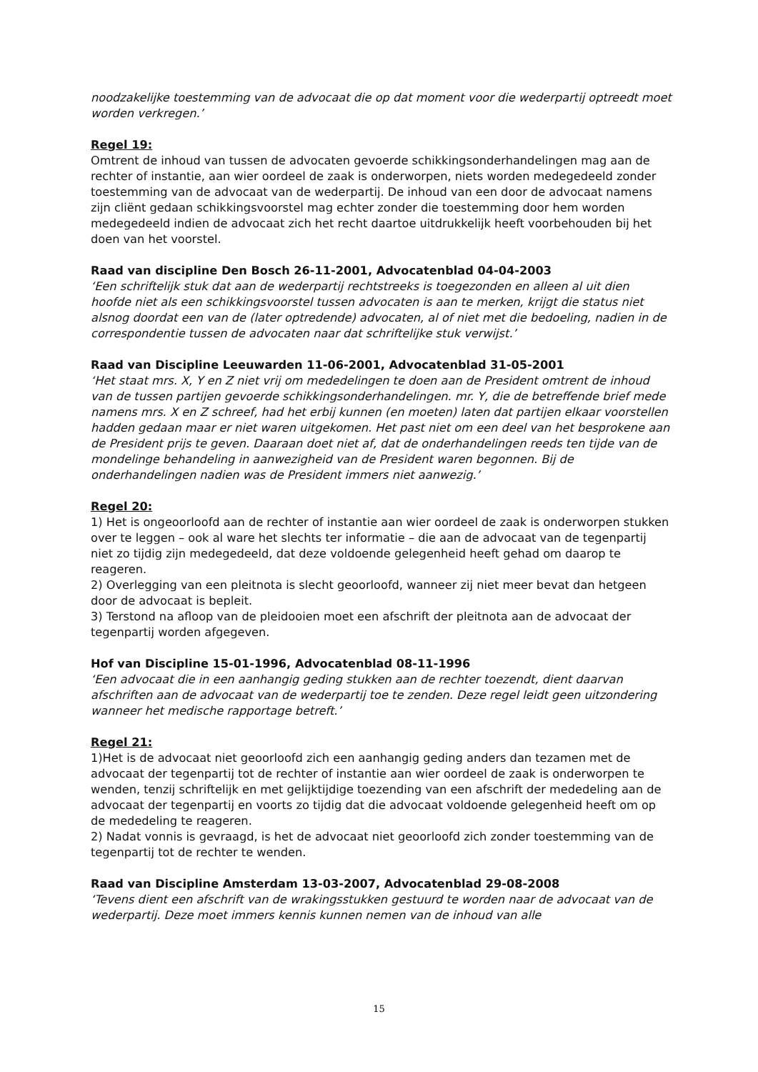noodzakelijke toestemming van de advocaat die op dat moment voor die wederpartij optreedt moet worden verkregen.’
Regel 19:
Omtrent de inhoud van tussen de advocaten gevoerde schikkingsonderhandelingen mag aan de rechter of instantie, aan wier oordeel de zaak is onderworpen, niets worden medegedeeld zonder toestemming van de advocaat van de wederpartij. De inhoud van een door de advocaat namens zijn cliënt gedaan schikkingsvoorstel mag echter zonder die toestemming door hem worden medegedeeld indien de advocaat zich het recht daartoe uitdrukkelijk heeft voorbehouden bij het doen van het voorstel.
Raad van discipline Den Bosch 26-11-2001, Advocatenblad 04-04-2003
‘Een schriftelijk stuk dat aan de wederpartij rechtstreeks is toegezonden en alleen al uit dien hoofde niet als een schikkingsvoorstel tussen advocaten is aan te merken, krijgt die status niet alsnog doordat een van de (later optredende) advocaten, al of niet met die bedoeling, nadien in de correspondentie tussen de advocaten naar dat schriftelijke stuk verwijst.’
Raad van Discipline Leeuwarden 11-06-2001, Advocatenblad 31-05-2001
‘Het staat mrs. X, Y en Z niet vrij om mededelingen te doen aan de President omtrent de inhoud van de tussen partijen gevoerde schikkingsonderhandelingen. mr. Y, die de betreffende brief mede namens mrs. X en Z schreef, had het erbij kunnen (en moeten) laten dat partijen elkaar voorstellen hadden gedaan maar er niet waren uitgekomen. Het past niet om een deel van het besprokene aan de President prijs te geven. Daaraan doet niet af, dat de onderhandelingen reeds ten tijde van de mondelinge behandeling in aanwezigheid van de President waren begonnen. Bij de onderhandelingen nadien was de President immers niet aanwezig.’
Regel 20:
1) Het is ongeoorloofd aan de rechter of instantie aan wier oordeel de zaak is onderworpen stukken over te leggen – ook al ware het slechts ter informatie – die aan de advocaat van de tegenpartij niet zo tijdig zijn medegedeeld, dat deze voldoende gelegenheid heeft gehad om daarop te reageren.
2) Overlegging van een pleitnota is slecht geoorloofd, wanneer zij niet meer bevat dan hetgeen door de advocaat is bepleit.
3) Terstond na afloop van de pleidooien moet een afschrift der pleitnota aan de advocaat der tegenpartij worden afgegeven.
Hof van Discipline 15-01-1996, Advocatenblad 08-11-1996
‘Een advocaat die in een aanhangig geding stukken aan de rechter toezendt, dient daarvan afschriften aan de advocaat van de wederpartij toe te zenden. Deze regel leidt geen uitzondering wanneer het medische rapportage betreft.’
Regel 21:
1)Het is de advocaat niet geoorloofd zich een aanhangig geding anders dan tezamen met de advocaat der tegenpartij tot de rechter of instantie aan wier oordeel de zaak is onderworpen te wenden, tenzij schriftelijk en met gelijktijdige toezending van een afschrift der mededeling aan de advocaat der tegenpartij en voorts zo tijdig dat die advocaat voldoende gelegenheid heeft om op de mededeling te reageren.
2) Nadat vonnis is gevraagd, is het de advocaat niet geoorloofd zich zonder toestemming van de tegenpartij tot de rechter te wenden.
Raad van Discipline Amsterdam 13-03-2007, Advocatenblad 29-08-2008
‘Tevens dient een afschrift van de wrakingsstukken gestuurd te worden naar de advocaat van de wederpartij. Deze moet immers kennis kunnen nemen van de inhoud van alle
15